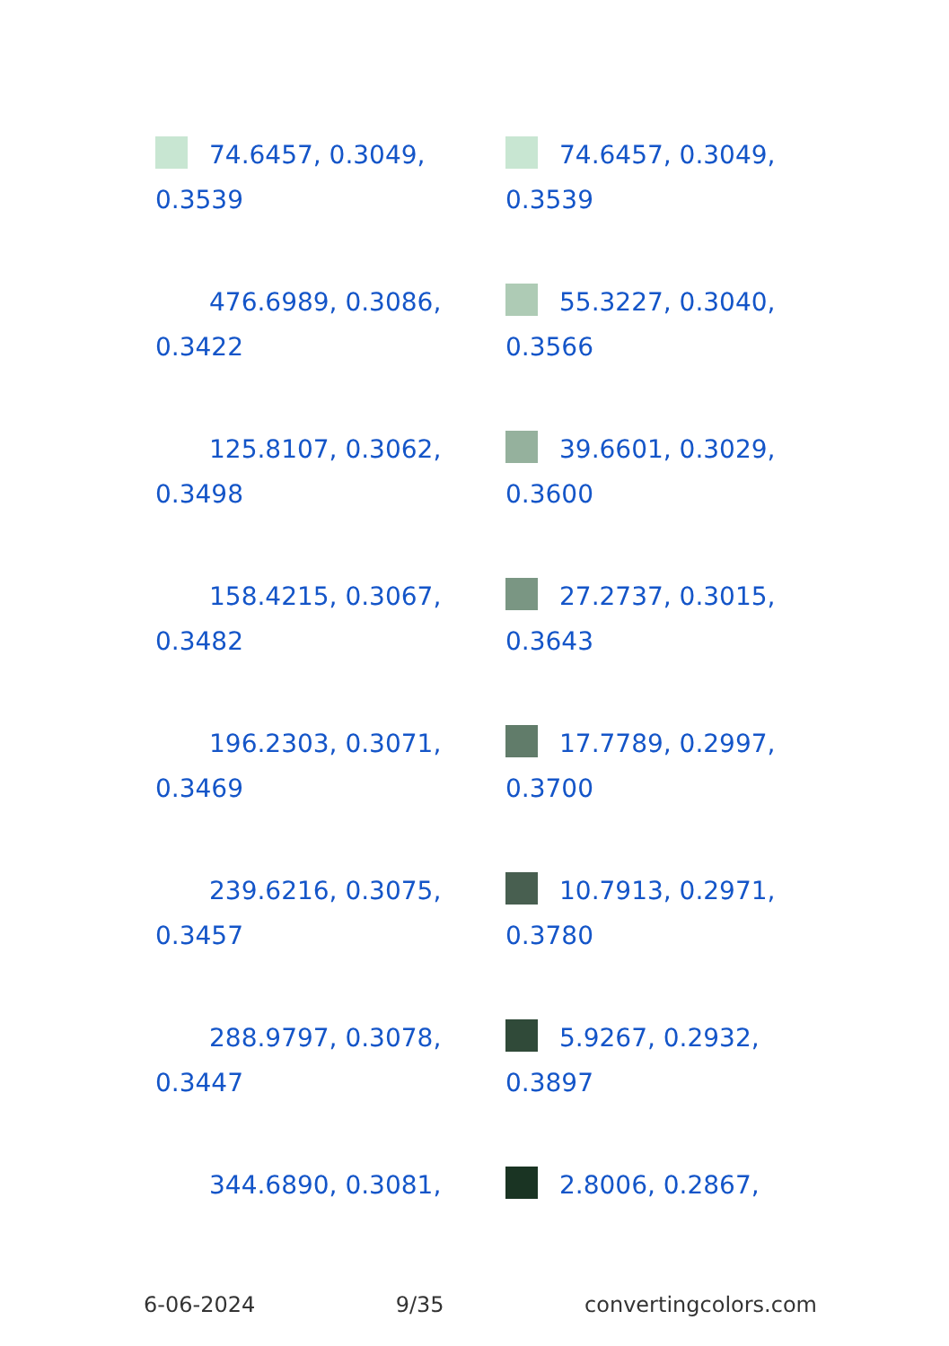74.6457, 0.3049,
0.3539
74.6457, 0.3049,
0.3539
476.6989, 0.3086,
0.3422
55.3227, 0.3040,
0.3566
125.8107, 0.3062,
0.3498
39.6601, 0.3029,
0.3600
158.4215, 0.3067,
0.3482
27.2737, 0.3015,
0.3643
196.2303, 0.3071,
0.3469
17.7789, 0.2997,
0.3700
239.6216, 0.3075,
0.3457
10.7913, 0.2971,
0.3780
288.9797, 0.3078,
0.3447
5.9267, 0.2932,
0.3897
344.6890, 0.3081,
2.8006, 0.2867,
6-06-2024 9/35 convertingcolors.com